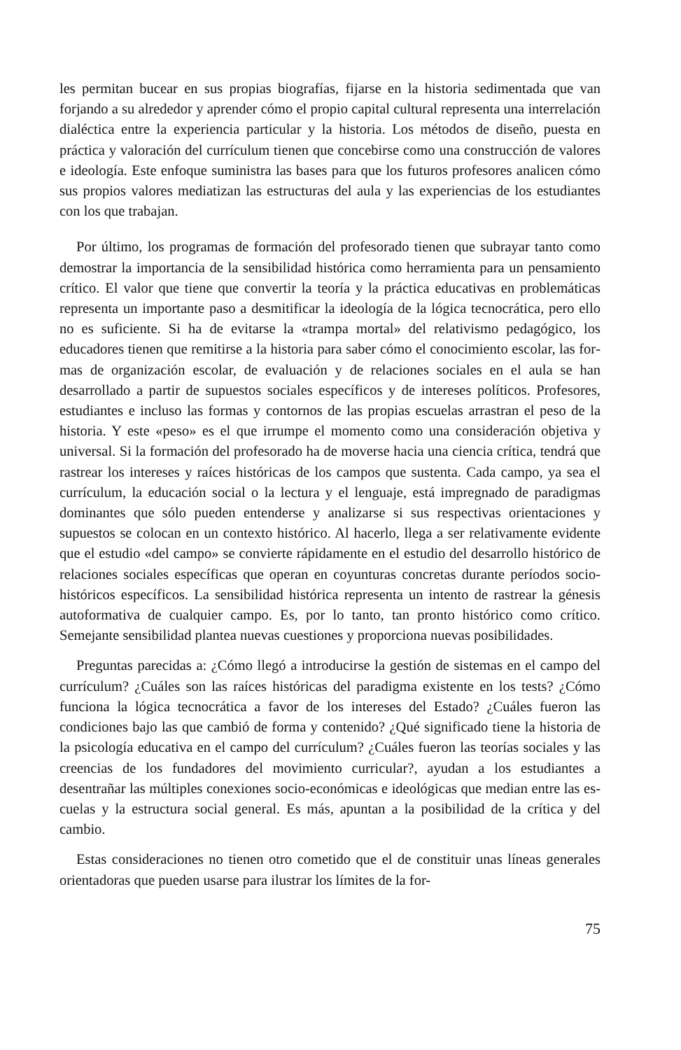les permitan bucear en sus propias biografías, fijarse en la historia sedimentada que van forjando a su alrededor y aprender cómo el propio capital cultural re­presenta una interrelación dialéctica entre la experiencia particular y la histo­ria. Los métodos de diseño, puesta en práctica y valoración del currículum tie­nen que concebirse como una construcción de valores e ideología. Este enfo­que suministra las bases para que los futuros profesores analicen cómo sus pro­pios valores mediatizan las estructuras del aula y las experiencias de los estu­diantes con los que trabajan.
Por último, los programas de formación del profesorado tienen que subrayar tanto como demostrar la importancia de la sensibilidad histórica como herra­mienta para un pensamiento crítico. El valor que tiene que convertir la teoría y la práctica educativas en problemáticas representa un importante paso a des­mitificar la ideología de la lógica tecnocrática, pero ello no es suficiente. Si ha de evitarse la «trampa mortal» del relativismo pedagógico, los educadores tie­nen que remitirse a la historia para saber cómo el conocimiento escolar, las for­mas de organización escolar, de evaluación y de relaciones sociales en el aula se han desarrollado a partir de supuestos sociales específicos y de intereses po­líticos. Profesores, estudiantes e incluso las formas y contornos de las propias escuelas arrastran el peso de la historia. Y este «peso» es el que irrumpe el mo­mento como una consideración objetiva y universal. Si la formación del profe­sorado ha de moverse hacia una ciencia crítica, tendrá que rastrear los intere­ses y raíces históricas de los campos que sustenta. Cada campo, ya sea el currí­culum, la educación social o la lectura y el lenguaje, está impregnado de para­digmas dominantes que sólo pueden entenderse y analizarse si sus respectivas orientaciones y supuestos se colocan en un contexto histórico. Al hacerlo, llega a ser relativamente evidente que el estudio «del campo» se convierte rápida­mente en el estudio del desarrollo histórico de relaciones sociales específicas que operan en coyunturas concretas durante períodos socio-históricos específi­cos. La sensibilidad histórica representa un intento de rastrear la génesis auto­formativa de cualquier campo. Es, por lo tanto, tan pronto histórico como crí­tico. Semejante sensibilidad plantea nuevas cuestiones y proporciona nuevas po­sibilidades.
Preguntas parecidas a: ¿Cómo llegó a introducirse la gestión de sistemas en el campo del currículum? ¿Cuáles son las raíces históricas del paradigma exis­tente en los tests? ¿Cómo funciona la lógica tecnocrática a favor de los intereses del Estado? ¿Cuáles fueron las condiciones bajo las que cambió de forma y con­tenido? ¿Qué significado tiene la historia de la psicología educativa en el cam­po del currículum? ¿Cuáles fueron las teorías sociales y las creencias de los fun­dadores del movimiento curricular?, ayudan a los estudiantes a desentrañar las múltiples conexiones socio-económicas e ideológicas que median entre las es­cuelas y la estructura social general. Es más, apuntan a la posibilidad de la crí­tica y del cambio.
Estas consideraciones no tienen otro cometido que el de constituir unas lí­neas generales orientadoras que pueden usarse para ilustrar los límites de la for-
75